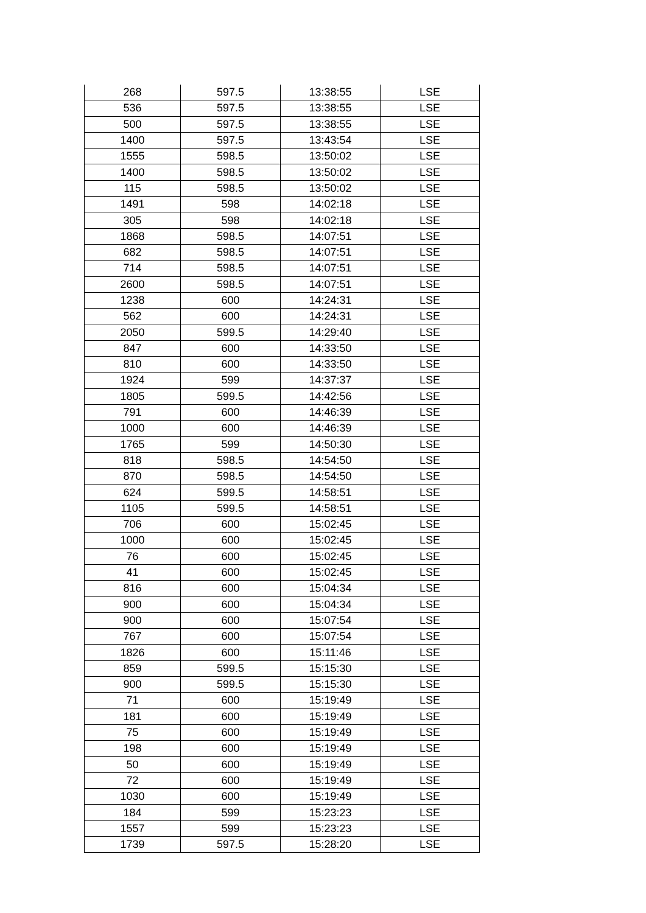| 268 | 597.5 | 13:38:55 | LSE |
| 536 | 597.5 | 13:38:55 | LSE |
| 500 | 597.5 | 13:38:55 | LSE |
| 1400 | 597.5 | 13:43:54 | LSE |
| 1555 | 598.5 | 13:50:02 | LSE |
| 1400 | 598.5 | 13:50:02 | LSE |
| 115 | 598.5 | 13:50:02 | LSE |
| 1491 | 598 | 14:02:18 | LSE |
| 305 | 598 | 14:02:18 | LSE |
| 1868 | 598.5 | 14:07:51 | LSE |
| 682 | 598.5 | 14:07:51 | LSE |
| 714 | 598.5 | 14:07:51 | LSE |
| 2600 | 598.5 | 14:07:51 | LSE |
| 1238 | 600 | 14:24:31 | LSE |
| 562 | 600 | 14:24:31 | LSE |
| 2050 | 599.5 | 14:29:40 | LSE |
| 847 | 600 | 14:33:50 | LSE |
| 810 | 600 | 14:33:50 | LSE |
| 1924 | 599 | 14:37:37 | LSE |
| 1805 | 599.5 | 14:42:56 | LSE |
| 791 | 600 | 14:46:39 | LSE |
| 1000 | 600 | 14:46:39 | LSE |
| 1765 | 599 | 14:50:30 | LSE |
| 818 | 598.5 | 14:54:50 | LSE |
| 870 | 598.5 | 14:54:50 | LSE |
| 624 | 599.5 | 14:58:51 | LSE |
| 1105 | 599.5 | 14:58:51 | LSE |
| 706 | 600 | 15:02:45 | LSE |
| 1000 | 600 | 15:02:45 | LSE |
| 76 | 600 | 15:02:45 | LSE |
| 41 | 600 | 15:02:45 | LSE |
| 816 | 600 | 15:04:34 | LSE |
| 900 | 600 | 15:04:34 | LSE |
| 900 | 600 | 15:07:54 | LSE |
| 767 | 600 | 15:07:54 | LSE |
| 1826 | 600 | 15:11:46 | LSE |
| 859 | 599.5 | 15:15:30 | LSE |
| 900 | 599.5 | 15:15:30 | LSE |
| 71 | 600 | 15:19:49 | LSE |
| 181 | 600 | 15:19:49 | LSE |
| 75 | 600 | 15:19:49 | LSE |
| 198 | 600 | 15:19:49 | LSE |
| 50 | 600 | 15:19:49 | LSE |
| 72 | 600 | 15:19:49 | LSE |
| 1030 | 600 | 15:19:49 | LSE |
| 184 | 599 | 15:23:23 | LSE |
| 1557 | 599 | 15:23:23 | LSE |
| 1739 | 597.5 | 15:28:20 | LSE |